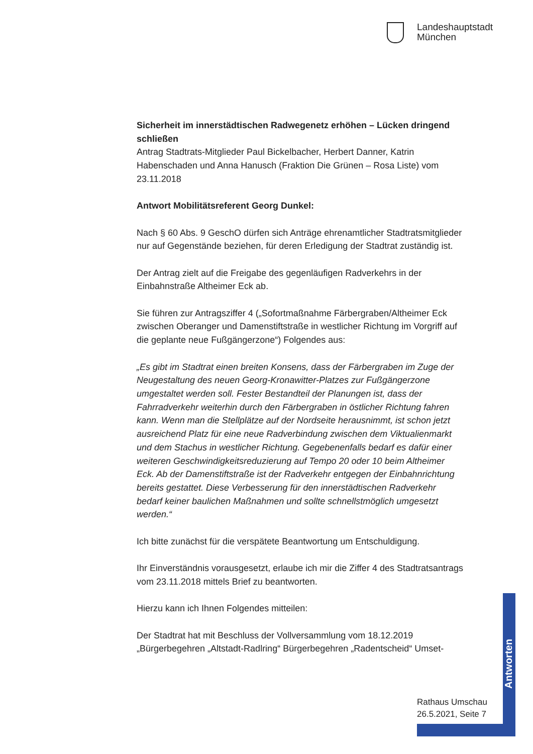Landeshauptstadt
München
Sicherheit im innerstädtischen Radwegenetz erhöhen – Lücken dringend schließen
Antrag Stadtrats-Mitglieder Paul Bickelbacher, Herbert Danner, Katrin Habenschaden und Anna Hanusch (Fraktion Die Grünen – Rosa Liste) vom 23.11.2018
Antwort Mobilitätsreferent Georg Dunkel:
Nach § 60 Abs. 9 GeschO dürfen sich Anträge ehrenamtlicher Stadtratsmitglieder nur auf Gegenstände beziehen, für deren Erledigung der Stadtrat zuständig ist.
Der Antrag zielt auf die Freigabe des gegenläufigen Radverkehrs in der Einbahnstraße Altheimer Eck ab.
Sie führen zur Antragsziffer 4 („Sofortmaßnahme Färbergraben/Altheimer Eck zwischen Oberanger und Damenstiftstraße in westlicher Richtung im Vorgriff auf die geplante neue Fußgängerzone“) Folgendes aus:
„Es gibt im Stadtrat einen breiten Konsens, dass der Färbergraben im Zuge der Neugestaltung des neuen Georg-Kronawitter-Platzes zur Fußgängerzone umgestaltet werden soll. Fester Bestandteil der Planungen ist, dass der Fahrradverkehr weiterhin durch den Färbergraben in östlicher Richtung fahren kann. Wenn man die Stellplätze auf der Nordseite herausnimmt, ist schon jetzt ausreichend Platz für eine neue Radverbindung zwischen dem Viktualienmarkt und dem Stachus in westlicher Richtung. Gegebenenfalls bedarf es dafür einer weiteren Geschwindigkeitsreduzierung auf Tempo 20 oder 10 beim Altheimer Eck. Ab der Damenstiftstraße ist der Radverkehr entgegen der Einbahnrichtung bereits gestattet. Diese Verbesserung für den innerstädtischen Radverkehr bedarf keiner baulichen Maßnahmen und sollte schnellstmöglich umgesetzt werden.“
Ich bitte zunächst für die verspätete Beantwortung um Entschuldigung.
Ihr Einverständnis vorausgesetzt, erlaube ich mir die Ziffer 4 des Stadtratsantrags vom 23.11.2018 mittels Brief zu beantworten.
Hierzu kann ich Ihnen Folgendes mitteilen:
Der Stadtrat hat mit Beschluss der Vollversammlung vom 18.12.2019 „Bürgerbegehren „Altstadt-Radlring“ Bürgerbegehren „Radentscheid“ Umset-
Antworten
Rathaus Umschau
26.5.2021, Seite 7